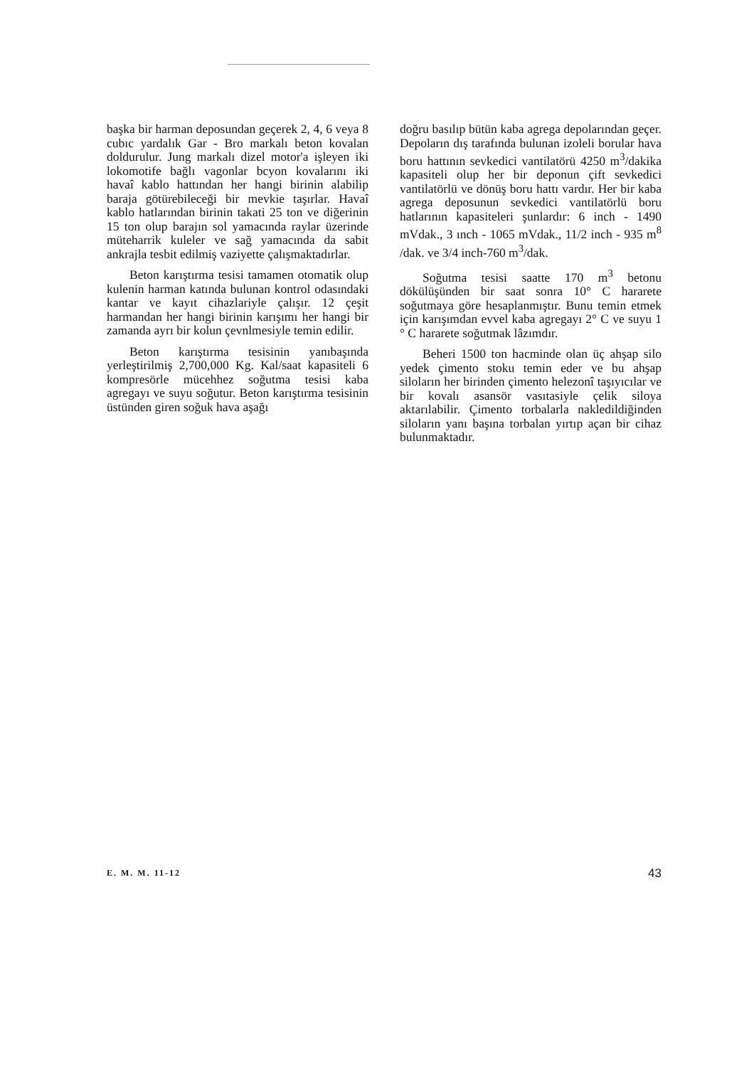başka bir harman deposundan geçerek 2, 4, 6 veya 8 cubıc yardalık Gar - Bro markalı beton kovalan doldurulur. Jung markalı dizel motor'a işleyen iki lokomotife bağlı vagonlar bcyon kovalarını iki havaî kablo hattından her hangi birinin alabilip baraja götürebileceği bir mevkie taşırlar. Havaî kablo hatlarından birinin takati 25 ton ve diğerinin 15 ton olup barajın sol yamacında raylar üzerinde müteharrik kuleler ve sağ yamacında da sabit ankrajla tesbit edilmiş vaziyette çalışmaktadırlar.
Beton karıştırma tesisi tamamen otomatik olup kulenin harman katında bulunan kontrol odasındaki kantar ve kayıt cihazlariyle çalışır. 12 çeşit harmandan her hangi birinin karışımı her hangi bir zamanda ayrı bir kolun çevnlmesiyle temin edilir.
Beton karıştırma tesisinin yanıbaşında yerleştirilmiş 2,700,000 Kg. Kal/saat kapasiteli 6 kompresörle mücehhez soğutma tesisi kaba agregayı ve suyu soğutur. Beton karıştırma tesisinin üstünden giren soğuk hava aşağı
doğru basılıp bütün kaba agrega depolarından geçer. Depoların dış tarafında bulunan izoleli borular hava boru hattının sevkedici vantilatörü 4250 m<sup>3</sup>/dakika kapasiteli olup her bir deponun çift sevkedici vantilatörlü ve dönüş boru hattı vardır. Her bir kaba agrega deposunun sevkedici vantilatörlü boru hatlarının kapasiteleri şunlardır: 6 inch - 1490 mVdak., 3 ınch - 1065 mVdak., 11/2 inch - 935 m<sup>8</sup> /dak. ve 3/4 inch-760 m<sup>3</sup>/dak.
Soğutma tesisi saatte 170 m<sup>3</sup> betonu dökülüşünden bir saat sonra 10° C hararete soğutmaya göre hesaplanmıştır. Bunu temin etmek için karışımdan evvel kaba agregayı 2° C ve suyu 1 ° C hararete soğutmak lâzımdır.
Beheri 1500 ton hacminde olan üç ahşap silo yedek çimento stoku temin eder ve bu ahşap siloların her birinden çimento helezonî taşıyıcılar ve bir kovalı asansör vasıtasiyle çelik siloya aktarılabilir. Çimento torbalarla nakledildiğinden siloların yanı başına torbalan yırtıp açan bir cihaz bulunmaktadır.
E. M. M. 11-12 43